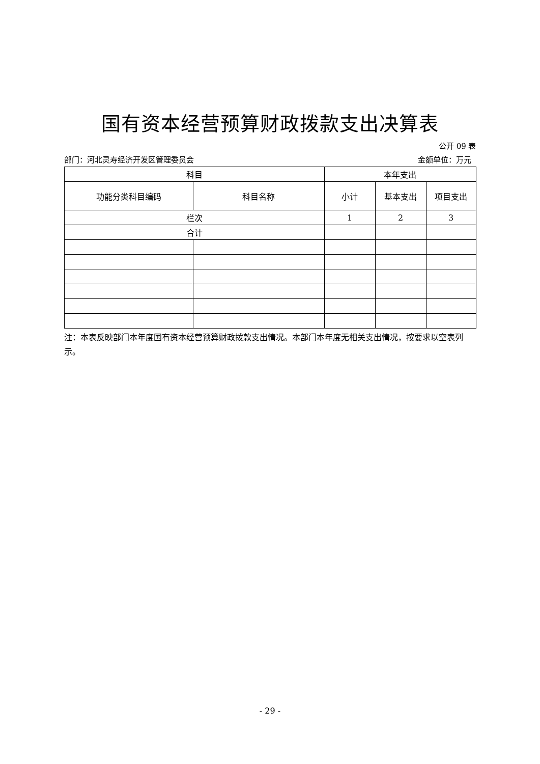国有资本经营预算财政拨款支出决算表
公开 09 表
部门：河北灵寿经济开发区管理委员会 金额单位：万元
| 科目 | | 本年支出 | | |
| --- | --- | --- | --- | --- |
| 功能分类科目编码 | 科目名称 | 小计 | 基本支出 | 项目支出 |
| 栏次 | | 1 | 2 | 3 |
| 合计 | | | | |
注：本表反映部门本年度国有资本经营预算财政拨款支出情况。本部门本年度无相关支出情况，按要求以空表列示。
- 29 -